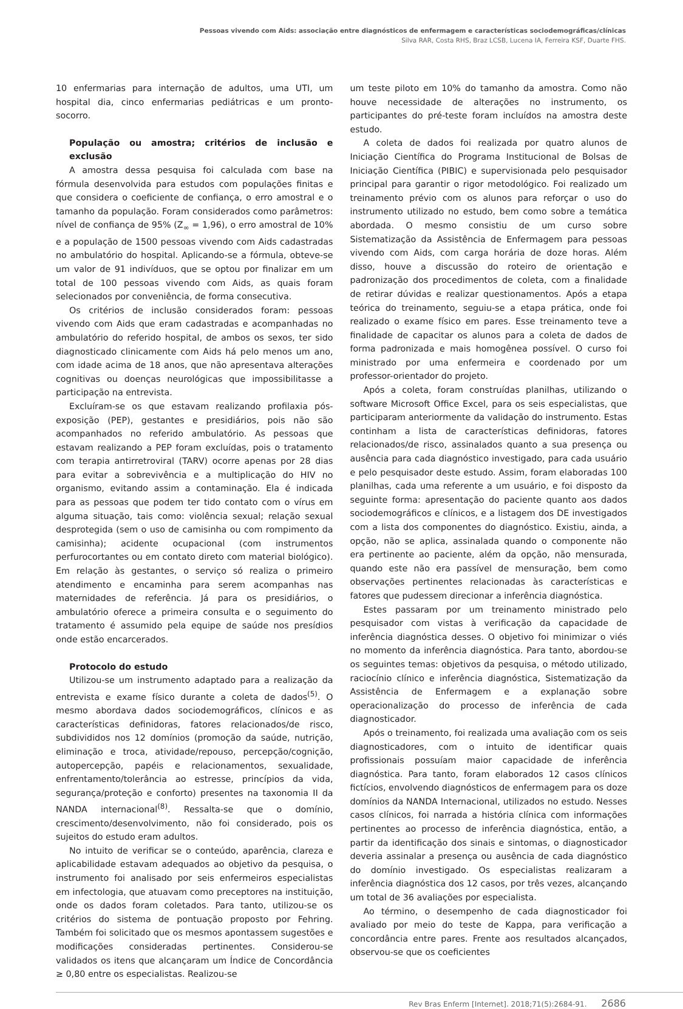Pessoas vivendo com Aids: associação entre diagnósticos de enfermagem e características sociodemográficas/clínicas
Silva RAR, Costa RHS, Braz LCSB, Lucena IA, Ferreira KSF, Duarte FHS.
10 enfermarias para internação de adultos, uma UTI, um hospital dia, cinco enfermarias pediátricas e um pronto-socorro.
População ou amostra; critérios de inclusão e exclusão
A amostra dessa pesquisa foi calculada com base na fórmula desenvolvida para estudos com populações finitas e que considera o coeficiente de confiança, o erro amostral e o tamanho da população. Foram considerados como parâmetros: nível de confiança de 95% (Z<sub>∞</sub> = 1,96), o erro amostral de 10% e a população de 1500 pessoas vivendo com Aids cadastradas no ambulatório do hospital. Aplicando-se a fórmula, obteve-se um valor de 91 indivíduos, que se optou por finalizar em um total de 100 pessoas vivendo com Aids, as quais foram selecionados por conveniência, de forma consecutiva.
Os critérios de inclusão considerados foram: pessoas vivendo com Aids que eram cadastradas e acompanhadas no ambulatório do referido hospital, de ambos os sexos, ter sido diagnosticado clinicamente com Aids há pelo menos um ano, com idade acima de 18 anos, que não apresentava alterações cognitivas ou doenças neurológicas que impossibilitasse a participação na entrevista.
Excluíram-se os que estavam realizando profilaxia pós-exposição (PEP), gestantes e presidiários, pois não são acompanhados no referido ambulatório. As pessoas que estavam realizando a PEP foram excluídas, pois o tratamento com terapia antirretroviral (TARV) ocorre apenas por 28 dias para evitar a sobrevivência e a multiplicação do HIV no organismo, evitando assim a contaminação. Ela é indicada para as pessoas que podem ter tido contato com o vírus em alguma situação, tais como: violência sexual; relação sexual desprotegida (sem o uso de camisinha ou com rompimento da camisinha); acidente ocupacional (com instrumentos perfurocortantes ou em contato direto com material biológico). Em relação às gestantes, o serviço só realiza o primeiro atendimento e encaminha para serem acompanhas nas maternidades de referência. Já para os presidiários, o ambulatório oferece a primeira consulta e o seguimento do tratamento é assumido pela equipe de saúde nos presídios onde estão encarcerados.
Protocolo do estudo
Utilizou-se um instrumento adaptado para a realização da entrevista e exame físico durante a coleta de dados<sup>(5)</sup>. O mesmo abordava dados sociodemográficos, clínicos e as características definidoras, fatores relacionados/de risco, subdivididos nos 12 domínios (promoção da saúde, nutrição, eliminação e troca, atividade/repouso, percepção/cognição, autopercepção, papéis e relacionamentos, sexualidade, enfrentamento/tolerância ao estresse, princípios da vida, segurança/proteção e conforto) presentes na taxonomia II da NANDA internacional<sup>(8)</sup>. Ressalta-se que o domínio, crescimento/desenvolvimento, não foi considerado, pois os sujeitos do estudo eram adultos.
No intuito de verificar se o conteúdo, aparência, clareza e aplicabilidade estavam adequados ao objetivo da pesquisa, o instrumento foi analisado por seis enfermeiros especialistas em infectologia, que atuavam como preceptores na instituição, onde os dados foram coletados. Para tanto, utilizou-se os critérios do sistema de pontuação proposto por Fehring. Também foi solicitado que os mesmos apontassem sugestões e modificações consideradas pertinentes. Considerou-se validados os itens que alcançaram um Índice de Concordância ≥ 0,80 entre os especialistas. Realizou-se
um teste piloto em 10% do tamanho da amostra. Como não houve necessidade de alterações no instrumento, os participantes do pré-teste foram incluídos na amostra deste estudo.
A coleta de dados foi realizada por quatro alunos de Iniciação Científica do Programa Institucional de Bolsas de Iniciação Científica (PIBIC) e supervisionada pelo pesquisador principal para garantir o rigor metodológico. Foi realizado um treinamento prévio com os alunos para reforçar o uso do instrumento utilizado no estudo, bem como sobre a temática abordada. O mesmo consistiu de um curso sobre Sistematização da Assistência de Enfermagem para pessoas vivendo com Aids, com carga horária de doze horas. Além disso, houve a discussão do roteiro de orientação e padronização dos procedimentos de coleta, com a finalidade de retirar dúvidas e realizar questionamentos. Após a etapa teórica do treinamento, seguiu-se a etapa prática, onde foi realizado o exame físico em pares. Esse treinamento teve a finalidade de capacitar os alunos para a coleta de dados de forma padronizada e mais homogênea possível. O curso foi ministrado por uma enfermeira e coordenado por um professor-orientador do projeto.
Após a coleta, foram construídas planilhas, utilizando o software Microsoft Office Excel, para os seis especialistas, que participaram anteriormente da validação do instrumento. Estas continham a lista de características definidoras, fatores relacionados/de risco, assinalados quanto a sua presença ou ausência para cada diagnóstico investigado, para cada usuário e pelo pesquisador deste estudo. Assim, foram elaboradas 100 planilhas, cada uma referente a um usuário, e foi disposto da seguinte forma: apresentação do paciente quanto aos dados sociodemográficos e clínicos, e a listagem dos DE investigados com a lista dos componentes do diagnóstico. Existiu, ainda, a opção, não se aplica, assinalada quando o componente não era pertinente ao paciente, além da opção, não mensurada, quando este não era passível de mensuração, bem como observações pertinentes relacionadas às características e fatores que pudessem direcionar a inferência diagnóstica.
Estes passaram por um treinamento ministrado pelo pesquisador com vistas à verificação da capacidade de inferência diagnóstica desses. O objetivo foi minimizar o viés no momento da inferência diagnóstica. Para tanto, abordou-se os seguintes temas: objetivos da pesquisa, o método utilizado, raciocínio clínico e inferência diagnóstica, Sistematização da Assistência de Enfermagem e a explanação sobre operacionalização do processo de inferência de cada diagnosticador.
Após o treinamento, foi realizada uma avaliação com os seis diagnosticadores, com o intuito de identificar quais profissionais possuíam maior capacidade de inferência diagnóstica. Para tanto, foram elaborados 12 casos clínicos fictícios, envolvendo diagnósticos de enfermagem para os doze domínios da NANDA Internacional, utilizados no estudo. Nesses casos clínicos, foi narrada a história clínica com informações pertinentes ao processo de inferência diagnóstica, então, a partir da identificação dos sinais e sintomas, o diagnosticador deveria assinalar a presença ou ausência de cada diagnóstico do domínio investigado. Os especialistas realizaram a inferência diagnóstica dos 12 casos, por três vezes, alcançando um total de 36 avaliações por especialista.
Ao término, o desempenho de cada diagnosticador foi avaliado por meio do teste de Kappa, para verificação a concordância entre pares. Frente aos resultados alcançados, observou-se que os coeficientes
Rev Bras Enferm [Internet]. 2018;71(5):2684-91. 2686